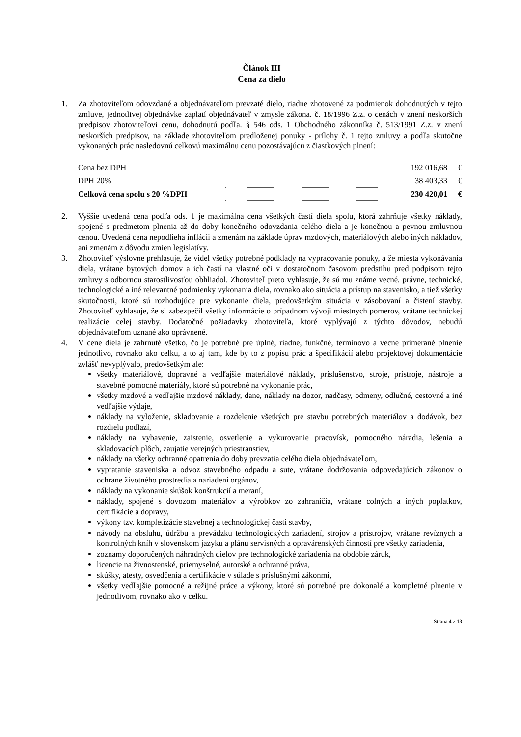Článok III
Cena za dielo
1. Za zhotoviteľom odovzdané a objednávateľom prevzaté dielo, riadne zhotovené za podmienok dohodnutých v tejto zmluve, jednotlivej objednávke zaplatí objednávateľ v zmysle zákona. č. 18/1996 Z.z. o cenách v znení neskorších predpisov zhotoviteľovi cenu, dohodnutú podľa. § 546 ods. 1 Obchodného zákonníka č. 513/1991 Z.z. v znení neskorších predpisov, na základe zhotoviteľom predloženej ponuky - prílohy č. 1 tejto zmluvy a podľa skutočne vykonaných prác nasledovnú celkovú maximálnu cenu pozostávajúcu z čiastkových plnení:
| Cena bez DPH | | 192 016,68 | € |
| DPH 20% | | 38 403,33 | € |
| Celková cena spolu s 20 %DPH | | 230 420,01 | € |
2. Vyššie uvedená cena podľa ods. 1 je maximálna cena všetkých častí diela spolu, ktorá zahrňuje všetky náklady, spojené s predmetom plnenia až do doby konečného odovzdania celého diela a je konečnou a pevnou zmluvnou cenou. Uvedená cena nepodlieha inflácii a zmenám na základe úprav mzdových, materiálových alebo iných nákladov, ani zmenám z dôvodu zmien legislatívy.
3. Zhotoviteľ výslovne prehlasuje, že videl všetky potrebné podklady na vypracovanie ponuky, a že miesta vykonávania diela, vrátane bytových domov a ich častí na vlastné oči v dostatočnom časovom predstihu pred podpisom tejto zmluvy s odbornou starostlivosťou obhliadol. Zhotoviteľ preto vyhlasuje, že sú mu známe vecné, právne, technické, technologické a iné relevantné podmienky vykonania diela, rovnako ako situácia a prístup na stavenisko, a tiež všetky skutočnosti, ktoré sú rozhodujúce pre vykonanie diela, predovšetkým situácia v zásobovaní a čistení stavby. Zhotoviteľ vyhlasuje, že si zabezpečil všetky informácie o prípadnom vývoji miestnych pomerov, vrátane technickej realizácie celej stavby. Dodatočné požiadavky zhotoviteľa, ktoré vyplývajú z týchto dôvodov, nebudú objednávateľom uznané ako oprávnené.
4. V cene diela je zahrnuté všetko, čo je potrebné pre úplné, riadne, funkčné, termínovo a vecne primerané plnenie jednotlivo, rovnako ako celku, a to aj tam, kde by to z popisu prác a špecifikácií alebo projektovej dokumentácie zvlášť nevyplývalo, predovšetkým ale:
všetky materiálové, dopravné a vedľajšie materiálové náklady, príslušenstvo, stroje, prístroje, nástroje a stavebné pomocné materiály, ktoré sú potrebné na vykonanie prác,
všetky mzdové a vedľajšie mzdové náklady, dane, náklady na dozor, nadčasy, odmeny, odlučné, cestovné a iné vedľajšie výdaje,
náklady na vyloženie, skladovanie a rozdelenie všetkých pre stavbu potrebných materiálov a dodávok, bez rozdielu podlaží,
náklady na vybavenie, zaistenie, osvetlenie a vykurovanie pracovísk, pomocného náradia, lešenia a skladovacích plôch, zaujatie verejných priestranstiev,
náklady na všetky ochranné opatrenia do doby prevzatia celého diela objednávateľom,
vypratanie staveniska a odvoz stavebného odpadu a sute, vrátane dodržovania odpovedajúcich zákonov o ochrane životného prostredia a nariadení orgánov,
náklady na vykonanie skúšok konštrukcií a meraní,
náklady, spojené s dovozom materiálov a výrobkov zo zahraničia, vrátane colných a iných poplatkov, certifikácie a dopravy,
výkony tzv. kompletizácie stavebnej a technologickej časti stavby,
návody na obsluhu, údržbu a prevádzku technologických zariadení, strojov a prístrojov, vrátane revíznych a kontrolných kníh v slovenskom jazyku a plánu servisných a opravárenských činností pre všetky zariadenia,
zoznamy doporučených náhradných dielov pre technologické zariadenia na obdobie záruk,
licencie na živnostenské, priemyselné, autorské a ochranné práva,
skúšky, atesty, osvedčenia a certifikácie v súlade s príslušnými zákonmi,
všetky vedľajšie pomocné a režijné práce a výkony, ktoré sú potrebné pre dokonalé a kompletné plnenie v jednotlivom, rovnako ako v celku.
Strana 4 z 13